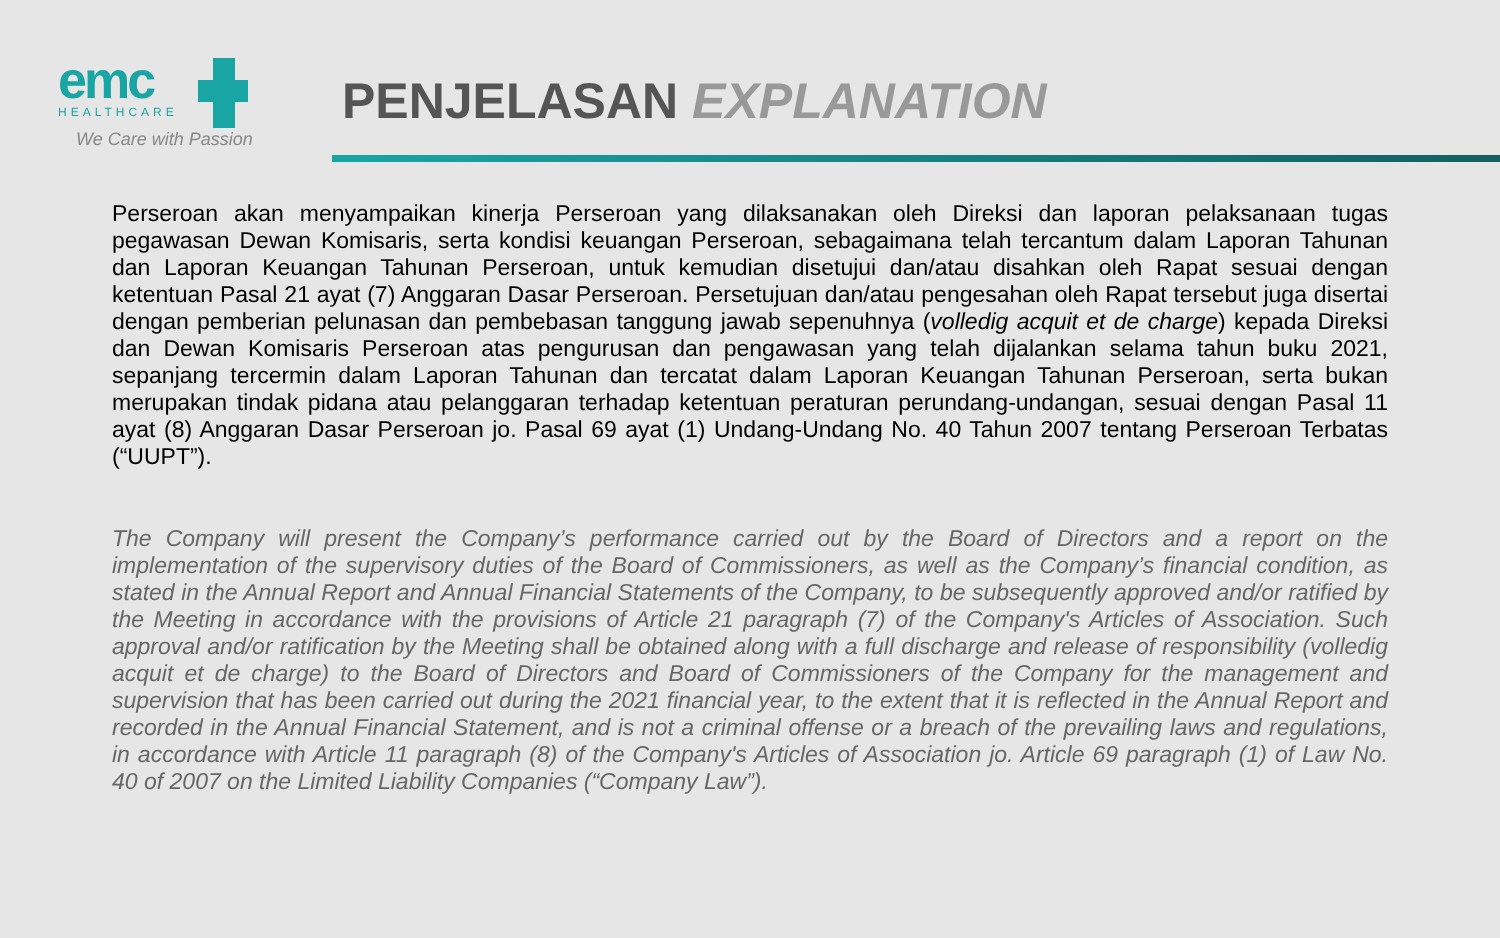emc
HEALTHCARE
We Care with Passion
PENJELASAN EXPLANATION
Perseroan akan menyampaikan kinerja Perseroan yang dilaksanakan oleh Direksi dan laporan pelaksanaan tugas pegawasan Dewan Komisaris, serta kondisi keuangan Perseroan, sebagaimana telah tercantum dalam Laporan Tahunan dan Laporan Keuangan Tahunan Perseroan, untuk kemudian disetujui dan/atau disahkan oleh Rapat sesuai dengan ketentuan Pasal 21 ayat (7) Anggaran Dasar Perseroan. Persetujuan dan/atau pengesahan oleh Rapat tersebut juga disertai dengan pemberian pelunasan dan pembebasan tanggung jawab sepenuhnya (volledig acquit et de charge) kepada Direksi dan Dewan Komisaris Perseroan atas pengurusan dan pengawasan yang telah dijalankan selama tahun buku 2021, sepanjang tercermin dalam Laporan Tahunan dan tercatat dalam Laporan Keuangan Tahunan Perseroan, serta bukan merupakan tindak pidana atau pelanggaran terhadap ketentuan peraturan perundang-undangan, sesuai dengan Pasal 11 ayat (8) Anggaran Dasar Perseroan jo. Pasal 69 ayat (1) Undang-Undang No. 40 Tahun 2007 tentang Perseroan Terbatas (“UUPT”).
The Company will present the Company’s performance carried out by the Board of Directors and a report on the implementation of the supervisory duties of the Board of Commissioners, as well as the Company’s financial condition, as stated in the Annual Report and Annual Financial Statements of the Company, to be subsequently approved and/or ratified by the Meeting in accordance with the provisions of Article 21 paragraph (7) of the Company's Articles of Association. Such approval and/or ratification by the Meeting shall be obtained along with a full discharge and release of responsibility (volledig acquit et de charge) to the Board of Directors and Board of Commissioners of the Company for the management and supervision that has been carried out during the 2021 financial year, to the extent that it is reflected in the Annual Report and recorded in the Annual Financial Statement, and is not a criminal offense or a breach of the prevailing laws and regulations, in accordance with Article 11 paragraph (8) of the Company's Articles of Association jo. Article 69 paragraph (1) of Law No. 40 of 2007 on the Limited Liability Companies (“Company Law”).